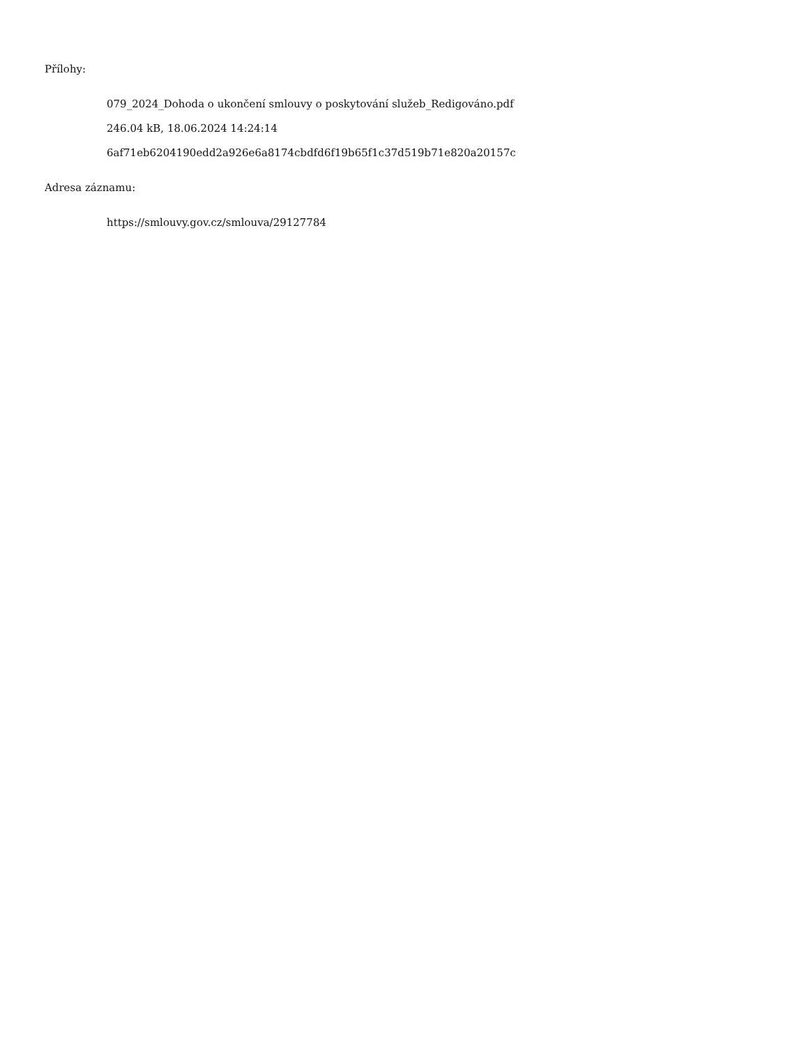Přílohy:
079_2024_Dohoda o ukončení smlouvy o poskytování služeb_Redigováno.pdf
246.04 kB, 18.06.2024 14:24:14
6af71eb6204190edd2a926e6a8174cbdfd6f19b65f1c37d519b71e820a20157c
Adresa záznamu:
https://smlouvy.gov.cz/smlouva/29127784